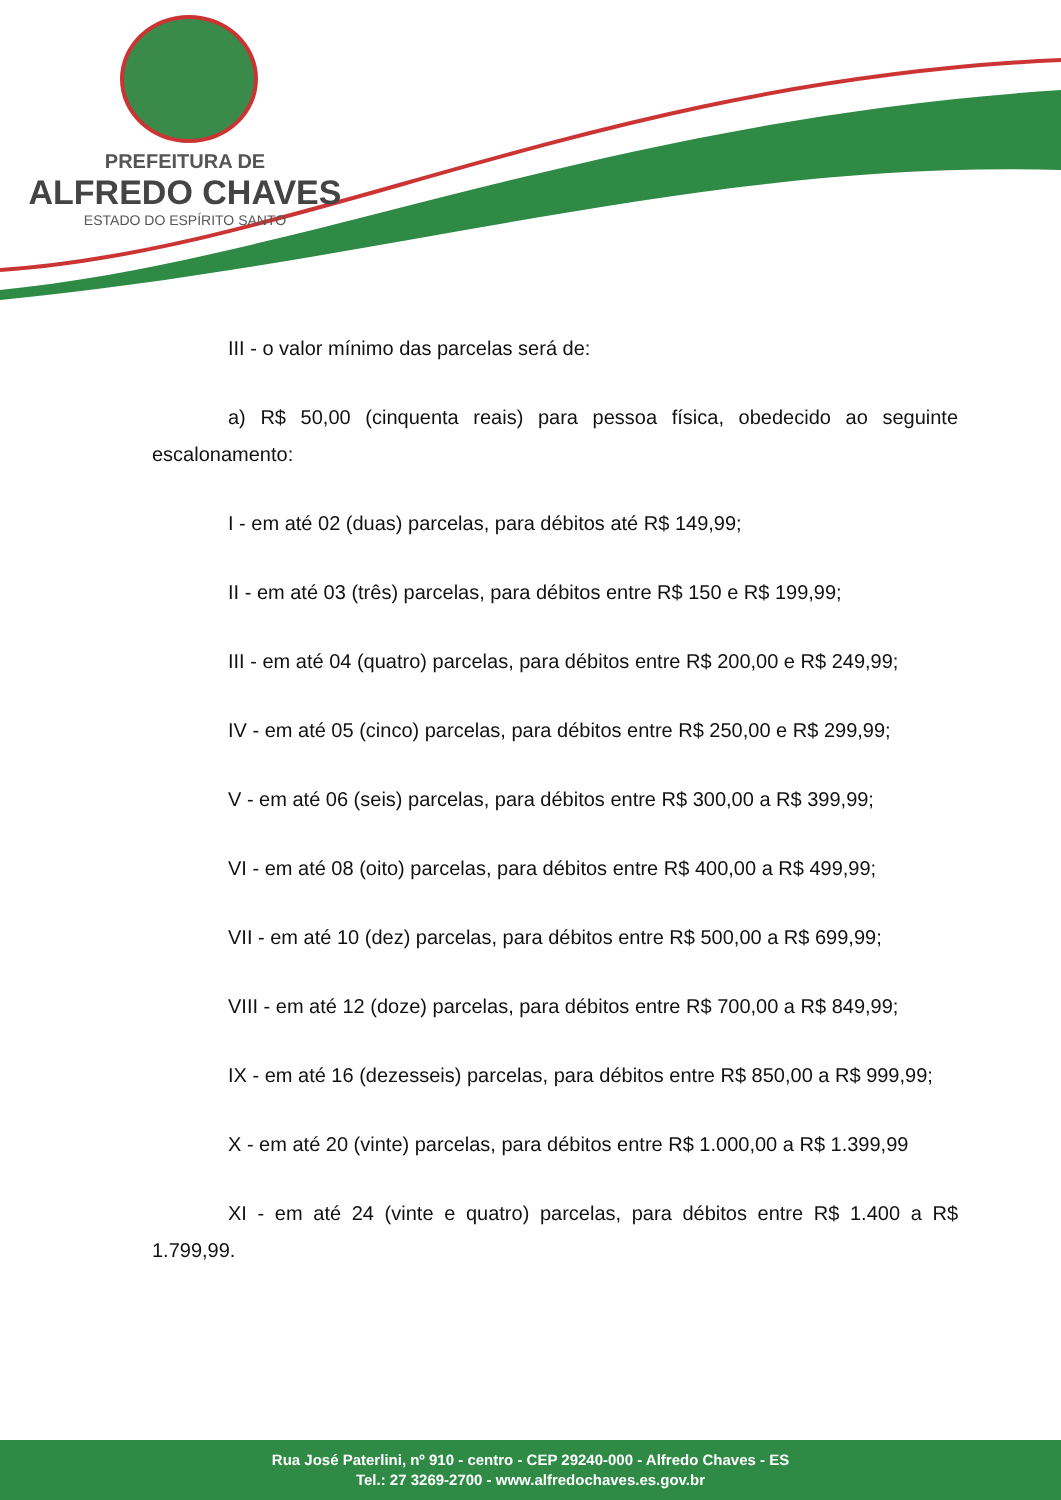PREFEITURA DE
ALFREDO CHAVES
ESTADO DO ESPÍRITO SANTO
III - o valor mínimo das parcelas será de:
a) R$ 50,00 (cinquenta reais) para pessoa física, obedecido ao seguinte escalonamento:
I - em até 02 (duas) parcelas, para débitos até R$ 149,99;
II - em até 03 (três) parcelas, para débitos entre R$ 150 e R$ 199,99;
III - em até 04 (quatro) parcelas, para débitos entre R$ 200,00 e R$ 249,99;
IV - em até 05 (cinco) parcelas, para débitos entre R$ 250,00 e R$ 299,99;
V - em até 06 (seis) parcelas, para débitos entre R$ 300,00 a R$ 399,99;
VI - em até 08 (oito) parcelas, para débitos entre R$ 400,00 a R$ 499,99;
VII - em até 10 (dez) parcelas, para débitos entre R$ 500,00 a R$ 699,99;
VIII - em até 12 (doze) parcelas, para débitos entre R$ 700,00 a R$ 849,99;
IX - em até 16 (dezesseis) parcelas, para débitos entre R$ 850,00 a R$ 999,99;
X - em até 20 (vinte) parcelas, para débitos entre R$ 1.000,00 a R$ 1.399,99
XI - em até 24 (vinte e quatro) parcelas, para débitos entre R$ 1.400 a R$ 1.799,99.
Rua José Paterlini, nº 910 - centro - CEP 29240-000 - Alfredo Chaves - ES
Tel.: 27 3269-2700 - www.alfredochaves.es.gov.br